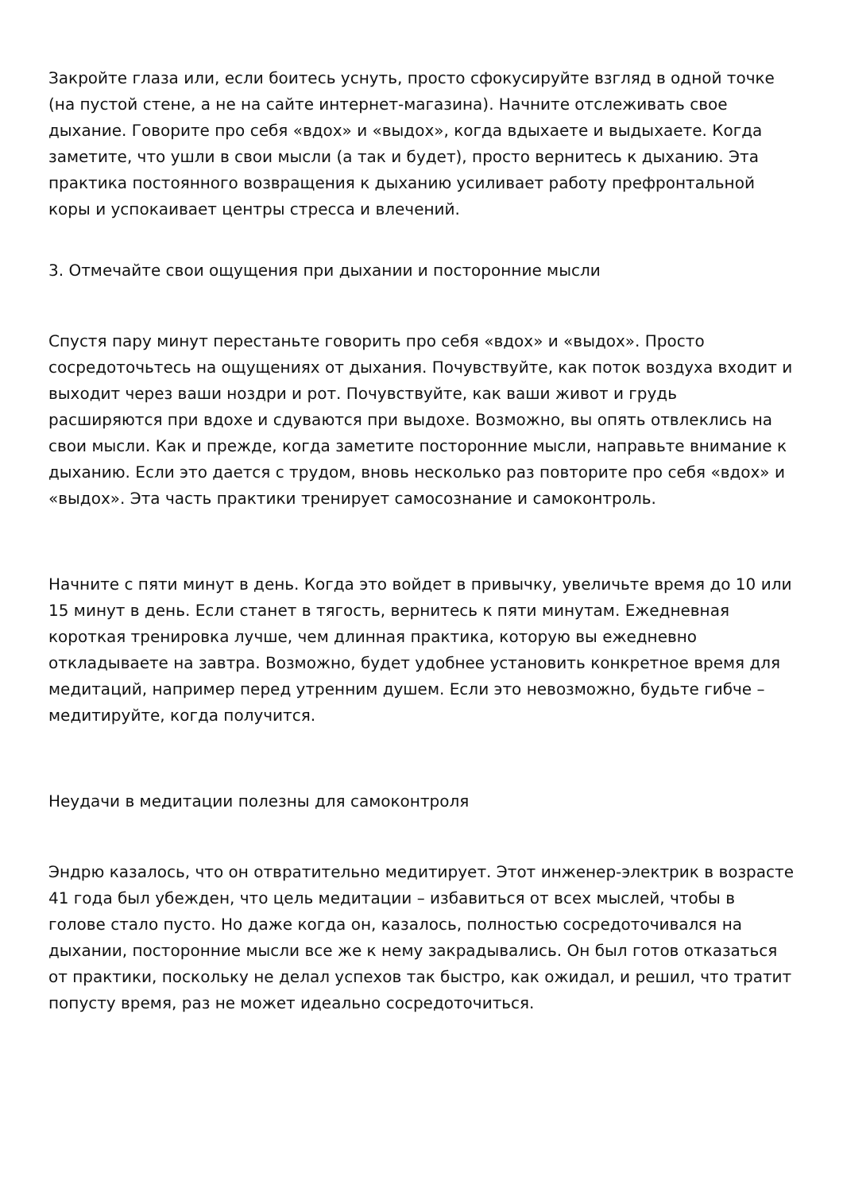Закройте глаза или, если боитесь уснуть, просто сфокусируйте взгляд в одной точке (на пустой стене, а не на сайте интернет-магазина). Начните отслеживать свое дыхание. Говорите про себя «вдох» и «выдох», когда вдыхаете и выдыхаете. Когда заметите, что ушли в свои мысли (а так и будет), просто вернитесь к дыханию. Эта практика постоянного возвращения к дыханию усиливает работу префронтальной коры и успокаивает центры стресса и влечений.
3. Отмечайте свои ощущения при дыхании и посторонние мысли
Спустя пару минут перестаньте говорить про себя «вдох» и «выдох». Просто сосредоточьтесь на ощущениях от дыхания. Почувствуйте, как поток воздуха входит и выходит через ваши ноздри и рот. Почувствуйте, как ваши живот и грудь расширяются при вдохе и сдуваются при выдохе. Возможно, вы опять отвлеклись на свои мысли. Как и прежде, когда заметите посторонние мысли, направьте внимание к дыханию. Если это дается с трудом, вновь несколько раз повторите про себя «вдох» и «выдох». Эта часть практики тренирует самосознание и самоконтроль.
Начните с пяти минут в день. Когда это войдет в привычку, увеличьте время до 10 или 15 минут в день. Если станет в тягость, вернитесь к пяти минутам. Ежедневная короткая тренировка лучше, чем длинная практика, которую вы ежедневно откладываете на завтра. Возможно, будет удобнее установить конкретное время для медитаций, например перед утренним душем. Если это невозможно, будьте гибче – медитируйте, когда получится.
Неудачи в медитации полезны для самоконтроля
Эндрю казалось, что он отвратительно медитирует. Этот инженер-электрик в возрасте 41 года был убежден, что цель медитации – избавиться от всех мыслей, чтобы в голове стало пусто. Но даже когда он, казалось, полностью сосредоточивался на дыхании, посторонние мысли все же к нему закрадывались. Он был готов отказаться от практики, поскольку не делал успехов так быстро, как ожидал, и решил, что тратит попусту время, раз не может идеально сосредоточиться.